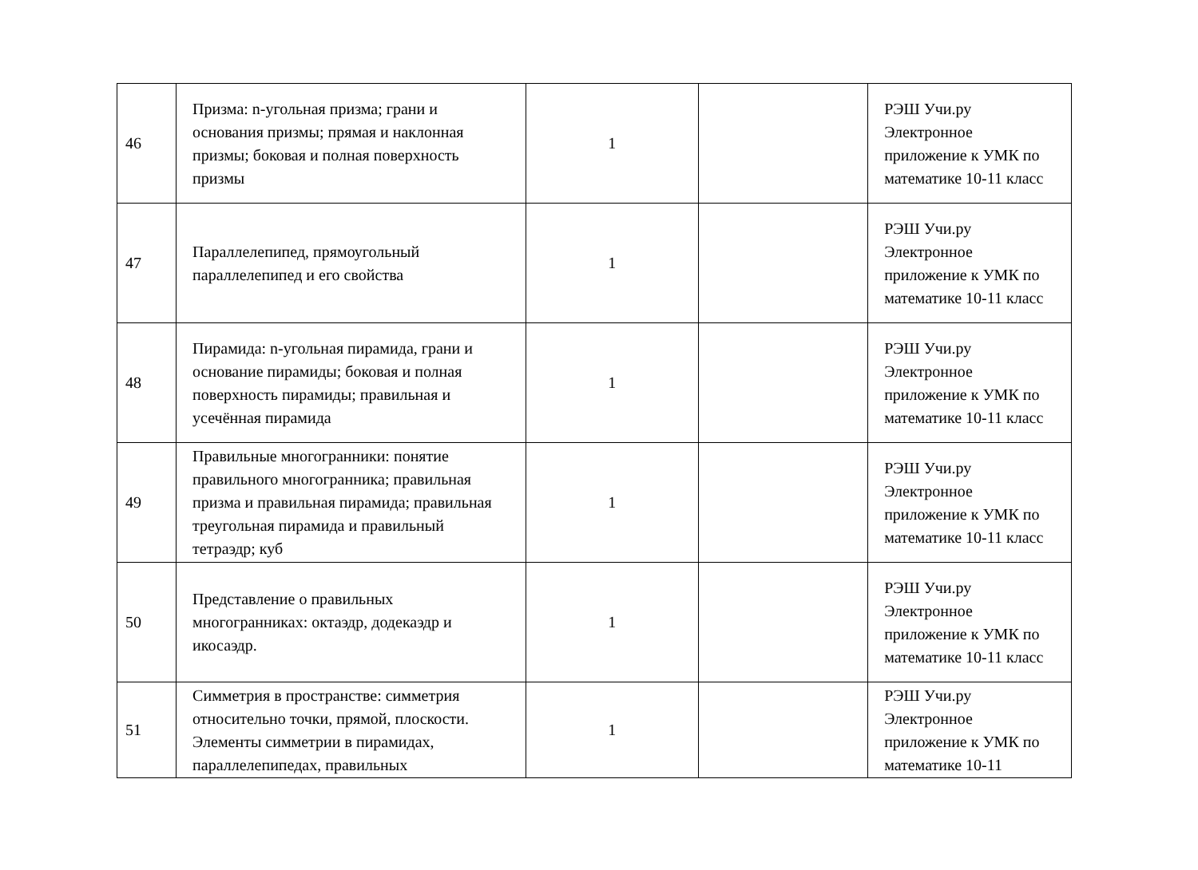| 46 | Призма: n-угольная призма; грани и основания призмы; прямая и наклонная призмы; боковая и полная поверхность призмы | 1 | | РЭШ Учи.ру Электронное приложение к УМК по математике 10-11 класс |
| 47 | Параллелепипед, прямоугольный параллелепипед и его свойства | 1 | | РЭШ Учи.ру Электронное приложение к УМК по математике 10-11 класс |
| 48 | Пирамида: n-угольная пирамида, грани и основание пирамиды; боковая и полная поверхность пирамиды; правильная и усечённая пирамида | 1 | | РЭШ Учи.ру Электронное приложение к УМК по математике 10-11 класс |
| 49 | Правильные многогранники: понятие правильного многогранника; правильная призма и правильная пирамида; правильная треугольная пирамида и правильный тетраэдр; куб | 1 | | РЭШ Учи.ру Электронное приложение к УМК по математике 10-11 класс |
| 50 | Представление о правильных многогранниках: октаэдр, додекаэдр и икосаэдр. | 1 | | РЭШ Учи.ру Электронное приложение к УМК по математике 10-11 класс |
| 51 | Симметрия в пространстве: симметрия относительно точки, прямой, плоскости. Элементы симметрии в пирамидах, параллелепипедах, правильных | 1 | | РЭШ Учи.ру Электронное приложение к УМК по математике 10-11 |